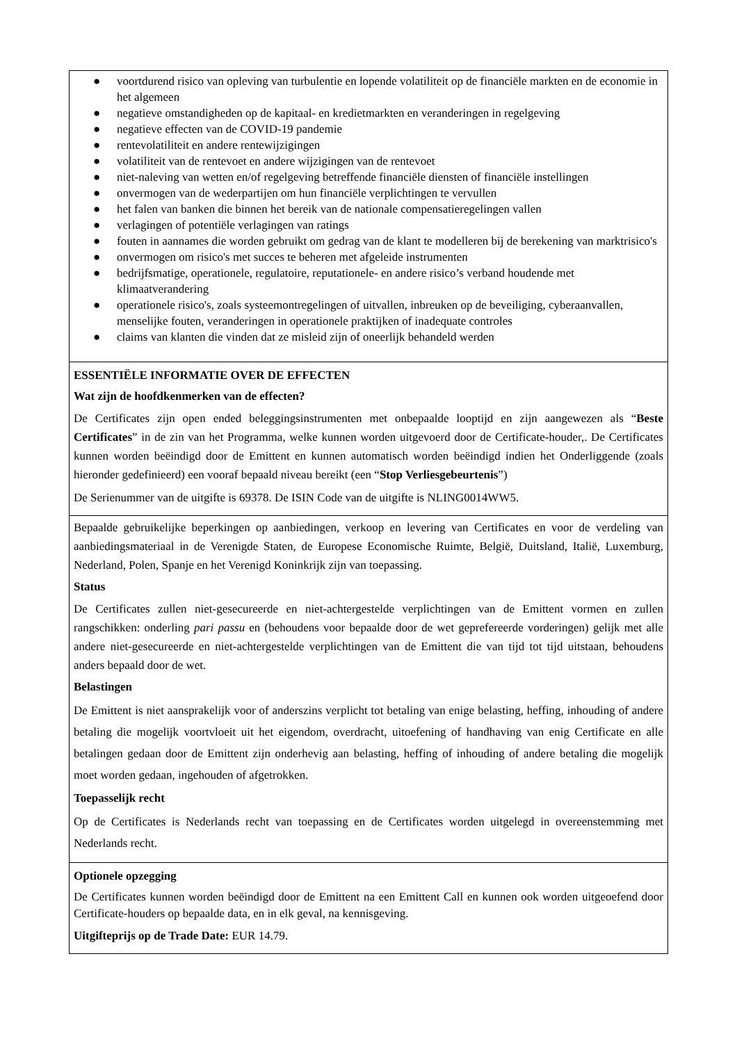● voortdurend risico van opleving van turbulentie en lopende volatiliteit op de financiële markten en de economie in het algemeen
● negatieve omstandigheden op de kapitaal- en kredietmarkten en veranderingen in regelgeving
● negatieve effecten van de COVID-19 pandemie
● rentevolatiliteit en andere rentewijzigingen
● volatiliteit van de rentevoet en andere wijzigingen van de rentevoet
● niet-naleving van wetten en/of regelgeving betreffende financiële diensten of financiële instellingen
● onvermogen van de wederpartijen om hun financiële verplichtingen te vervullen
● het falen van banken die binnen het bereik van de nationale compensatieregelingen vallen
● verlagingen of potentiële verlagingen van ratings
● fouten in aannames die worden gebruikt om gedrag van de klant te modelleren bij de berekening van marktrisico's
● onvermogen om risico's met succes te beheren met afgeleide instrumenten
● bedrijfsmatige, operationele, regulatoire, reputationele- en andere risico’s verband houdende met klimaatverandering
● operationele risico's, zoals systeemontregelingen of uitvallen, inbreuken op de beveiliging, cyberaanvallen, menselijke fouten, veranderingen in operationele praktijken of inadequate controles
● claims van klanten die vinden dat ze misleid zijn of oneerlijk behandeld werden
ESSENTIËLE INFORMATIE OVER DE EFFECTEN
Wat zijn de hoofdkenmerken van de effecten?
De Certificates zijn open ended beleggingsinstrumenten met onbepaalde looptijd en zijn aangewezen als “Beste Certificates” in de zin van het Programma, welke kunnen worden uitgevoerd door de Certificate-houder,. De Certificates kunnen worden beëindigd door de Emittent en kunnen automatisch worden beëindigd indien het Onderliggende (zoals hieronder gedefinieerd) een vooraf bepaald niveau bereikt (een “Stop Verliesgebeurtenis”)
De Serienummer van de uitgifte is 69378. De ISIN Code van de uitgifte is NLING0014WW5.
Bepaalde gebruikelijke beperkingen op aanbiedingen, verkoop en levering van Certificates en voor de verdeling van aanbiedingsmateriaal in de Verenigde Staten, de Europese Economische Ruimte, België, Duitsland, Italië, Luxemburg, Nederland, Polen, Spanje en het Verenigd Koninkrijk zijn van toepassing.
Status
De Certificates zullen niet-gesecureerde en niet-achtergestelde verplichtingen van de Emittent vormen en zullen rangschikken: onderling pari passu en (behoudens voor bepaalde door de wet geprefereerde vorderingen) gelijk met alle andere niet-gesecureerde en niet-achtergestelde verplichtingen van de Emittent die van tijd tot tijd uitstaan, behoudens anders bepaald door de wet.
Belastingen
De Emittent is niet aansprakelijk voor of anderszins verplicht tot betaling van enige belasting, heffing, inhouding of andere betaling die mogelijk voortvloeit uit het eigendom, overdracht, uitoefening of handhaving van enig Certificate en alle betalingen gedaan door de Emittent zijn onderhevig aan belasting, heffing of inhouding of andere betaling die mogelijk moet worden gedaan, ingehouden of afgetrokken.
Toepasselijk recht
Op de Certificates is Nederlands recht van toepassing en de Certificates worden uitgelegd in overeenstemming met Nederlands recht.
Optionele opzegging
De Certificates kunnen worden beëindigd door de Emittent na een Emittent Call en kunnen ook worden uitgeoefend door Certificate-houders op bepaalde data, en in elk geval, na kennisgeving.
Uitgifteprijs op de Trade Date: EUR 14.79.